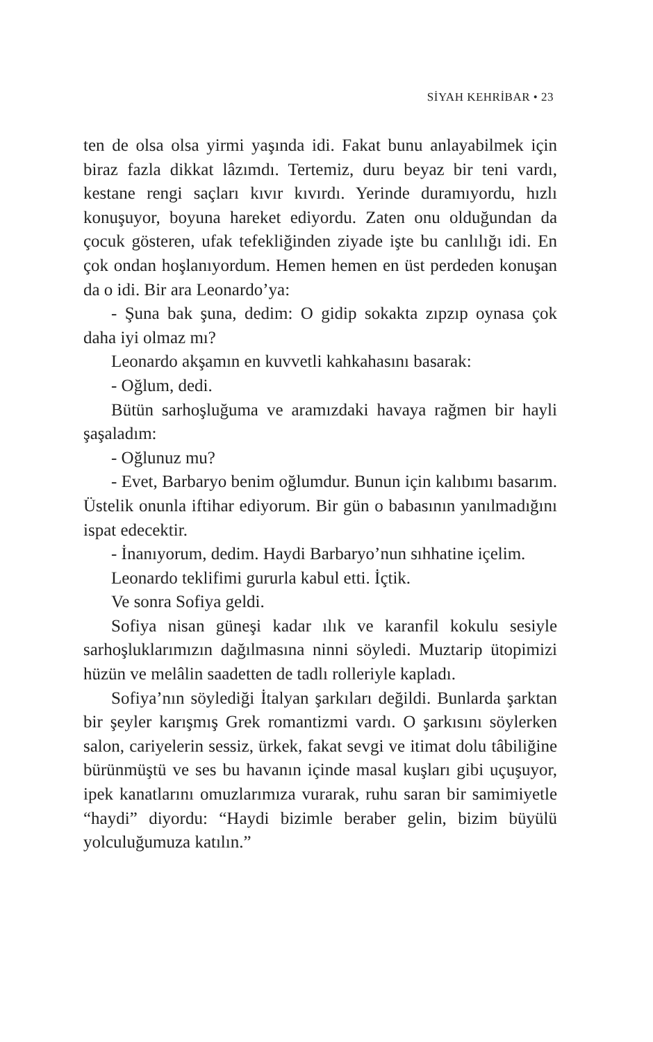SİYAH KEHRİBAR • 23
ten de olsa olsa yirmi yaşında idi. Fakat bunu anlayabilmek için biraz fazla dikkat lâzımdı. Tertemiz, duru beyaz bir teni vardı, kestane rengi saçları kıvır kıvırdı. Yerinde duramıyordu, hızlı konuşuyor, boyuna hareket ediyordu. Zaten onu olduğundan da çocuk gösteren, ufak tefekliğinden ziyade işte bu canlılığı idi. En çok ondan hoşlanıyordum. Hemen hemen en üst perdeden konuşan da o idi. Bir ara Leonardo’ya:
- Şuna bak şuna, dedim: O gidip sokakta zıpzıp oynasa çok daha iyi olmaz mı?
Leonardo akşamın en kuvvetli kahkahasını basarak:
- Oğlum, dedi.
Bütün sarhoşluğuma ve aramızdaki havaya rağmen bir hayli şaşaladım:
- Oğlunuz mu?
- Evet, Barbaryo benim oğlumdur. Bunun için kalıbımı basarım. Üstelik onunla iftihar ediyorum. Bir gün o babasının yanılmadığını ispat edecektir.
- İnanıyorum, dedim. Haydi Barbaryo’nun sıhhatine içelim.
Leonardo teklifimi gururla kabul etti. İçtik.
Ve sonra Sofiya geldi.
Sofiya nisan güneşi kadar ılık ve karanfil kokulu sesiyle sarhoşluklarımızın dağılmasına ninni söyledi. Muztarip ütopimizi hüzün ve melâlin saadetten de tadlı rolleriyle kapladı.
Sofiya’nın söylediği İtalyan şarkıları değildi. Bunlarda şarktan bir şeyler karışmış Grek romantizmi vardı. O şarkısını söylerken salon, cariyelerin sessiz, ürkek, fakat sevgi ve itimat dolu tâbiliğine bürünmüştü ve ses bu havanın içinde masal kuşları gibi uçuşuyor, ipek kanatlarını omuzlarımıza vurarak, ruhu saran bir samimiyetle “haydi” diyordu: “Haydi bizimle beraber gelin, bizim büyülü yolculuğumuza katılın.”